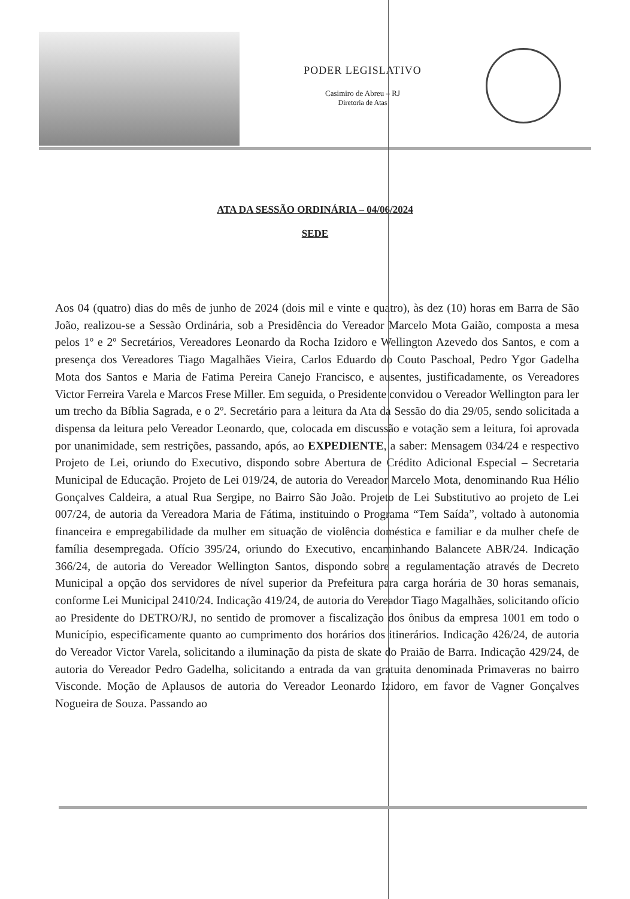PODER LEGISLATIVO
Casimiro de Abreu – RJ
Diretoria de Atas
ATA DA SESSÃO ORDINÁRIA – 04/06/2024
SEDE
Aos 04 (quatro) dias do mês de junho de 2024 (dois mil e vinte e quatro), às dez (10) horas em Barra de São João, realizou-se a Sessão Ordinária, sob a Presidência do Vereador Marcelo Mota Gaião, composta a mesa pelos 1º e 2º Secretários, Vereadores Leonardo da Rocha Izidoro e Wellington Azevedo dos Santos, e com a presença dos Vereadores Tiago Magalhães Vieira, Carlos Eduardo do Couto Paschoal, Pedro Ygor Gadelha Mota dos Santos e Maria de Fatima Pereira Canejo Francisco, e ausentes, justificadamente, os Vereadores Victor Ferreira Varela e Marcos Frese Miller. Em seguida, o Presidente convidou o Vereador Wellington para ler um trecho da Bíblia Sagrada, e o 2º. Secretário para a leitura da Ata da Sessão do dia 29/05, sendo solicitada a dispensa da leitura pelo Vereador Leonardo, que, colocada em discussão e votação sem a leitura, foi aprovada por unanimidade, sem restrições, passando, após, ao EXPEDIENTE, a saber: Mensagem 034/24 e respectivo Projeto de Lei, oriundo do Executivo, dispondo sobre Abertura de Crédito Adicional Especial – Secretaria Municipal de Educação. Projeto de Lei 019/24, de autoria do Vereador Marcelo Mota, denominando Rua Hélio Gonçalves Caldeira, a atual Rua Sergipe, no Bairro São João. Projeto de Lei Substitutivo ao projeto de Lei 007/24, de autoria da Vereadora Maria de Fátima, instituindo o Programa “Tem Saída”, voltado à autonomia financeira e empregabilidade da mulher em situação de violência doméstica e familiar e da mulher chefe de família desempregada. Ofício 395/24, oriundo do Executivo, encaminhando Balancete ABR/24. Indicação 366/24, de autoria do Vereador Wellington Santos, dispondo sobre a regulamentação através de Decreto Municipal a opção dos servidores de nível superior da Prefeitura para carga horária de 30 horas semanais, conforme Lei Municipal 2410/24. Indicação 419/24, de autoria do Vereador Tiago Magalhães, solicitando ofício ao Presidente do DETRO/RJ, no sentido de promover a fiscalização dos ônibus da empresa 1001 em todo o Município, especificamente quanto ao cumprimento dos horários dos itinerários. Indicação 426/24, de autoria do Vereador Victor Varela, solicitando a iluminação da pista de skate do Praião de Barra. Indicação 429/24, de autoria do Vereador Pedro Gadelha, solicitando a entrada da van gratuita denominada Primaveras no bairro Visconde. Moção de Aplausos de autoria do Vereador Leonardo Izidoro, em favor de Vagner Gonçalves Nogueira de Souza. Passando ao